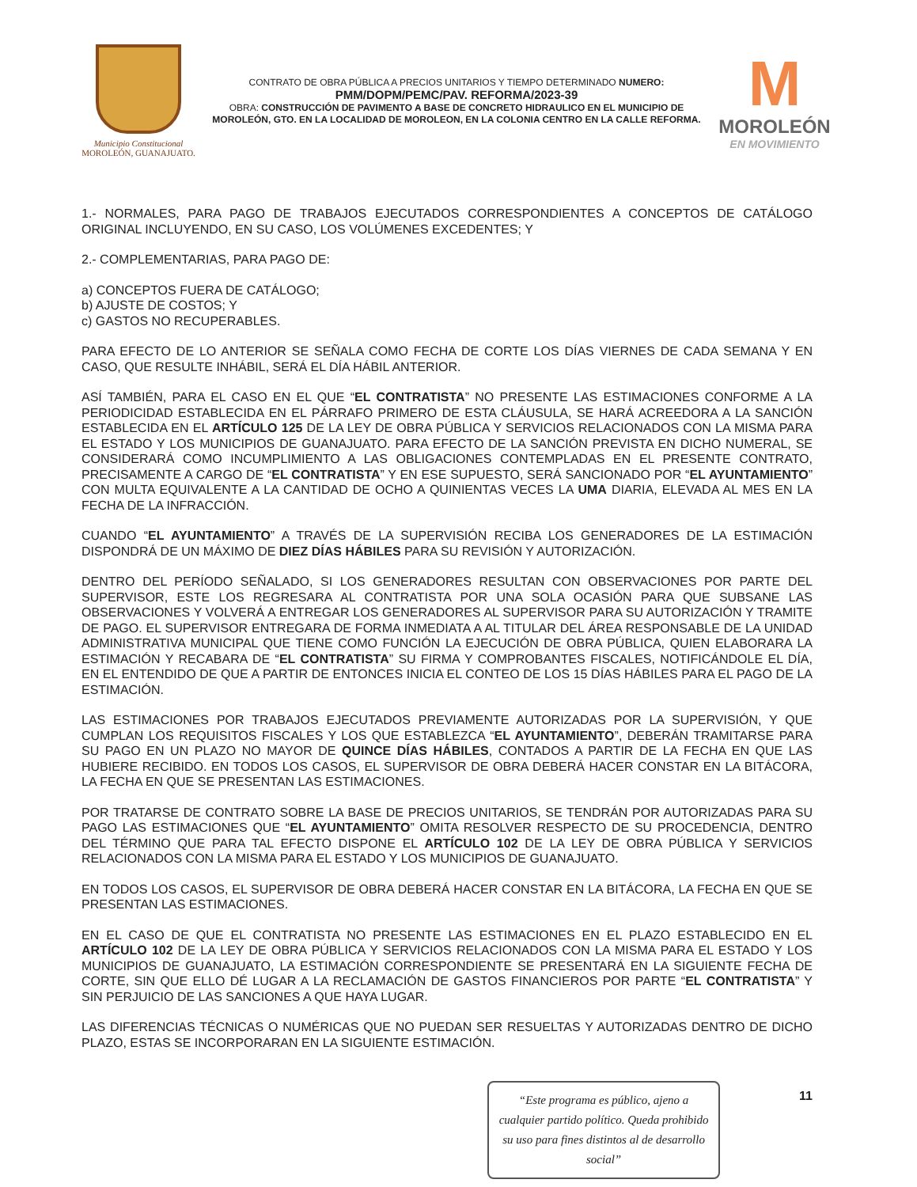Municipio Constitucional
MOROLEÓN, GUANAJUATO.
CONTRATO DE OBRA PÚBLICA A PRECIOS UNITARIOS Y TIEMPO DETERMINADO NUMERO:
PMM/DOPM/PEMC/PAV. REFORMA/2023-39
OBRA: CONSTRUCCIÓN DE PAVIMENTO A BASE DE CONCRETO HIDRAULICO EN EL MUNICIPIO DE MOROLEÓN, GTO. EN LA LOCALIDAD DE MOROLEON, EN LA COLONIA CENTRO EN LA CALLE REFORMA.
M
MOROLEÓN
EN MOVIMIENTO
1.- NORMALES, PARA PAGO DE TRABAJOS EJECUTADOS CORRESPONDIENTES A CONCEPTOS DE CATÁLOGO ORIGINAL INCLUYENDO, EN SU CASO, LOS VOLÚMENES EXCEDENTES; Y
2.- COMPLEMENTARIAS, PARA PAGO DE:
a) CONCEPTOS FUERA DE CATÁLOGO;
b) AJUSTE DE COSTOS; Y
c) GASTOS NO RECUPERABLES.
PARA EFECTO DE LO ANTERIOR SE SEÑALA COMO FECHA DE CORTE LOS DÍAS VIERNES DE CADA SEMANA Y EN CASO, QUE RESULTE INHÁBIL, SERÁ EL DÍA HÁBIL ANTERIOR.
ASÍ TAMBIÉN, PARA EL CASO EN EL QUE “EL CONTRATISTA” NO PRESENTE LAS ESTIMACIONES CONFORME A LA PERIODICIDAD ESTABLECIDA EN EL PÁRRAFO PRIMERO DE ESTA CLÁUSULA, SE HARÁ ACREEDORA A LA SANCIÓN ESTABLECIDA EN EL ARTÍCULO 125 DE LA LEY DE OBRA PÚBLICA Y SERVICIOS RELACIONADOS CON LA MISMA PARA EL ESTADO Y LOS MUNICIPIOS DE GUANAJUATO. PARA EFECTO DE LA SANCIÓN PREVISTA EN DICHO NUMERAL, SE CONSIDERARÁ COMO INCUMPLIMIENTO A LAS OBLIGACIONES CONTEMPLADAS EN EL PRESENTE CONTRATO, PRECISAMENTE A CARGO DE “EL CONTRATISTA” Y EN ESE SUPUESTO, SERÁ SANCIONADO POR “EL AYUNTAMIENTO” CON MULTA EQUIVALENTE A LA CANTIDAD DE OCHO A QUINIENTAS VECES LA UMA DIARIA, ELEVADA AL MES EN LA FECHA DE LA INFRACCIÓN.
CUANDO “EL AYUNTAMIENTO” A TRAVÉS DE LA SUPERVISIÓN RECIBA LOS GENERADORES DE LA ESTIMACIÓN DISPONDRÁ DE UN MÁXIMO DE DIEZ DÍAS HÁBILES PARA SU REVISIÓN Y AUTORIZACIÓN.
DENTRO DEL PERÍODO SEÑALADO, SI LOS GENERADORES RESULTAN CON OBSERVACIONES POR PARTE DEL SUPERVISOR, ESTE LOS REGRESARA AL CONTRATISTA POR UNA SOLA OCASIÓN PARA QUE SUBSANE LAS OBSERVACIONES Y VOLVERÁ A ENTREGAR LOS GENERADORES AL SUPERVISOR PARA SU AUTORIZACIÓN Y TRAMITE DE PAGO. EL SUPERVISOR ENTREGARA DE FORMA INMEDIATA A AL TITULAR DEL ÁREA RESPONSABLE DE LA UNIDAD ADMINISTRATIVA MUNICIPAL QUE TIENE COMO FUNCIÓN LA EJECUCIÓN DE OBRA PÚBLICA, QUIEN ELABORARA LA ESTIMACIÓN Y RECABARA DE “EL CONTRATISTA” SU FIRMA Y COMPROBANTES FISCALES, NOTIFICÁNDOLE EL DÍA, EN EL ENTENDIDO DE QUE A PARTIR DE ENTONCES INICIA EL CONTEO DE LOS 15 DÍAS HÁBILES PARA EL PAGO DE LA ESTIMACIÓN.
LAS ESTIMACIONES POR TRABAJOS EJECUTADOS PREVIAMENTE AUTORIZADAS POR LA SUPERVISIÓN, Y QUE CUMPLAN LOS REQUISITOS FISCALES Y LOS QUE ESTABLEZCA “EL AYUNTAMIENTO”, DEBERÁN TRAMITARSE PARA SU PAGO EN UN PLAZO NO MAYOR DE QUINCE DÍAS HÁBILES, CONTADOS A PARTIR DE LA FECHA EN QUE LAS HUBIERE RECIBIDO. EN TODOS LOS CASOS, EL SUPERVISOR DE OBRA DEBERÁ HACER CONSTAR EN LA BITÁCORA, LA FECHA EN QUE SE PRESENTAN LAS ESTIMACIONES.
POR TRATARSE DE CONTRATO SOBRE LA BASE DE PRECIOS UNITARIOS, SE TENDRÁN POR AUTORIZADAS PARA SU PAGO LAS ESTIMACIONES QUE “EL AYUNTAMIENTO” OMITA RESOLVER RESPECTO DE SU PROCEDENCIA, DENTRO DEL TÉRMINO QUE PARA TAL EFECTO DISPONE EL ARTÍCULO 102 DE LA LEY DE OBRA PÚBLICA Y SERVICIOS RELACIONADOS CON LA MISMA PARA EL ESTADO Y LOS MUNICIPIOS DE GUANAJUATO.
EN TODOS LOS CASOS, EL SUPERVISOR DE OBRA DEBERÁ HACER CONSTAR EN LA BITÁCORA, LA FECHA EN QUE SE PRESENTAN LAS ESTIMACIONES.
EN EL CASO DE QUE EL CONTRATISTA NO PRESENTE LAS ESTIMACIONES EN EL PLAZO ESTABLECIDO EN EL ARTÍCULO 102 DE LA LEY DE OBRA PÚBLICA Y SERVICIOS RELACIONADOS CON LA MISMA PARA EL ESTADO Y LOS MUNICIPIOS DE GUANAJUATO, LA ESTIMACIÓN CORRESPONDIENTE SE PRESENTARÁ EN LA SIGUIENTE FECHA DE CORTE, SIN QUE ELLO DÉ LUGAR A LA RECLAMACIÓN DE GASTOS FINANCIEROS POR PARTE “EL CONTRATISTA” Y SIN PERJUICIO DE LAS SANCIONES A QUE HAYA LUGAR.
LAS DIFERENCIAS TÉCNICAS O NUMÉRICAS QUE NO PUEDAN SER RESUELTAS Y AUTORIZADAS DENTRO DE DICHO PLAZO, ESTAS SE INCORPORARAN EN LA SIGUIENTE ESTIMACIÓN.
“Este programa es público, ajeno a cualquier partido político. Queda prohibido su uso para fines distintos al de desarrollo social”
11